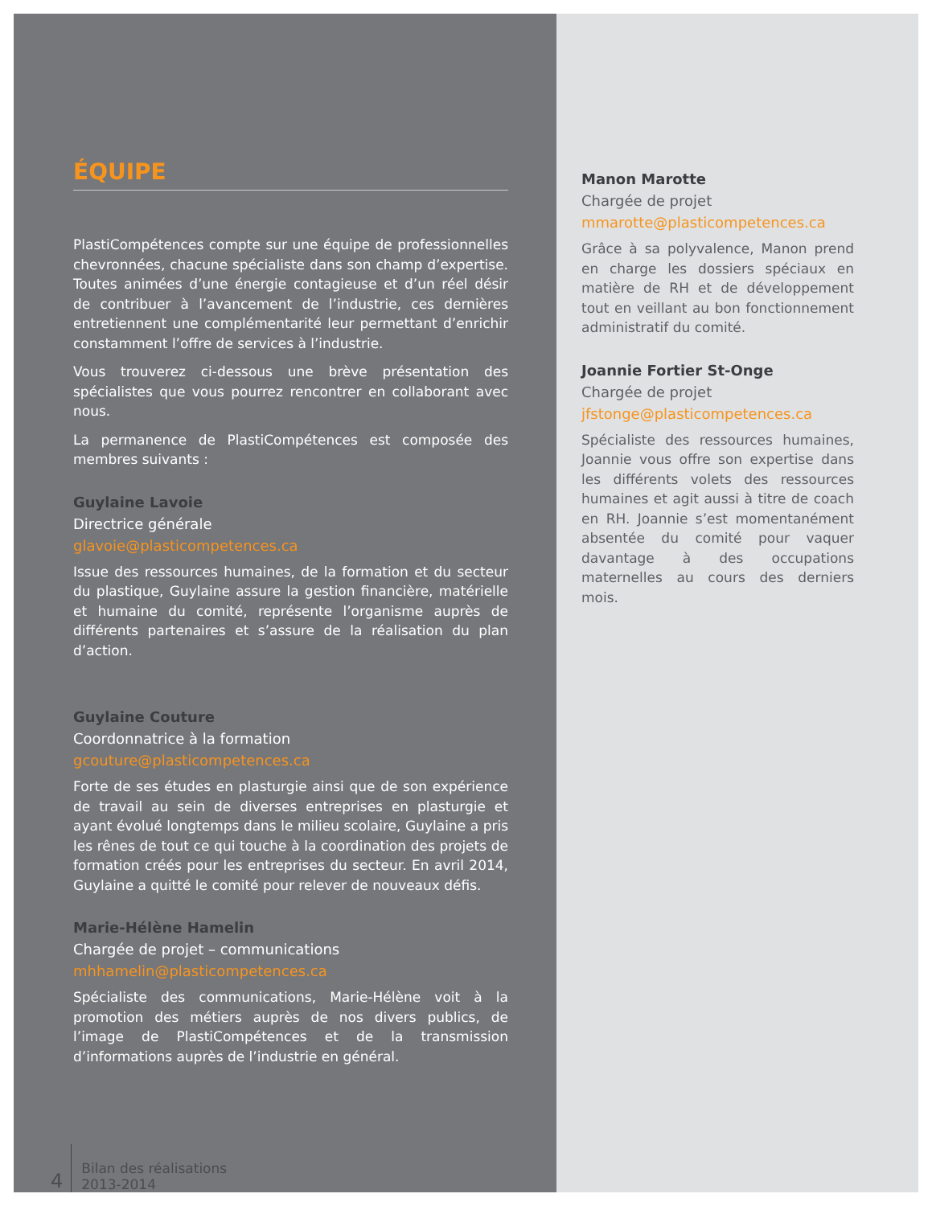ÉQUIPE
PlastiCompétences compte sur une équipe de professionnelles chevronnées, chacune spécialiste dans son champ d’expertise. Toutes animées d’une énergie contagieuse et d’un réel désir de contribuer à l’avancement de l’industrie, ces dernières entretiennent une complémentarité leur permettant d’enrichir constamment l’offre de services à l’industrie.
Vous trouverez ci-dessous une brève présentation des spécialistes que vous pourrez rencontrer en collaborant avec nous.
La permanence de PlastiCompétences est composée des membres suivants :
Guylaine Lavoie
Directrice générale
glavoie@plasticompetences.ca
Issue des ressources humaines, de la formation et du secteur du plastique, Guylaine assure la gestion financière, matérielle et humaine du comité, représente l’organisme auprès de différents partenaires et s’assure de la réalisation du plan d’action.
Guylaine Couture
Coordonnatrice à la formation
gcouture@plasticompetences.ca
Forte de ses études en plasturgie ainsi que de son expérience de travail au sein de diverses entreprises en plasturgie et ayant évolué longtemps dans le milieu scolaire, Guylaine a pris les rênes de tout ce qui touche à la coordination des projets de formation créés pour les entreprises du secteur. En avril 2014, Guylaine a quitté le comité pour relever de nouveaux défis.
Marie-Hélène Hamelin
Chargée de projet – communications
mhhamelin@plasticompetences.ca
Spécialiste des communications, Marie-Hélène voit à la promotion des métiers auprès de nos divers publics, de l’image de PlastiCompétences et de la transmission d’informations auprès de l’industrie en général.
4
Bilan des réalisations
2013-2014
Manon Marotte
Chargée de projet
mmarotte@plasticompetences.ca
Grâce à sa polyvalence, Manon prend en charge les dossiers spéciaux en matière de RH et de développement tout en veillant au bon fonctionnement administratif du comité.
Joannie Fortier St-Onge
Chargée de projet
jfstonge@plasticompetences.ca
Spécialiste des ressources humaines, Joannie vous offre son expertise dans les différents volets des ressources humaines et agit aussi à titre de coach en RH. Joannie s’est momentanément absentée du comité pour vaquer davantage à des occupations maternelles au cours des derniers mois.